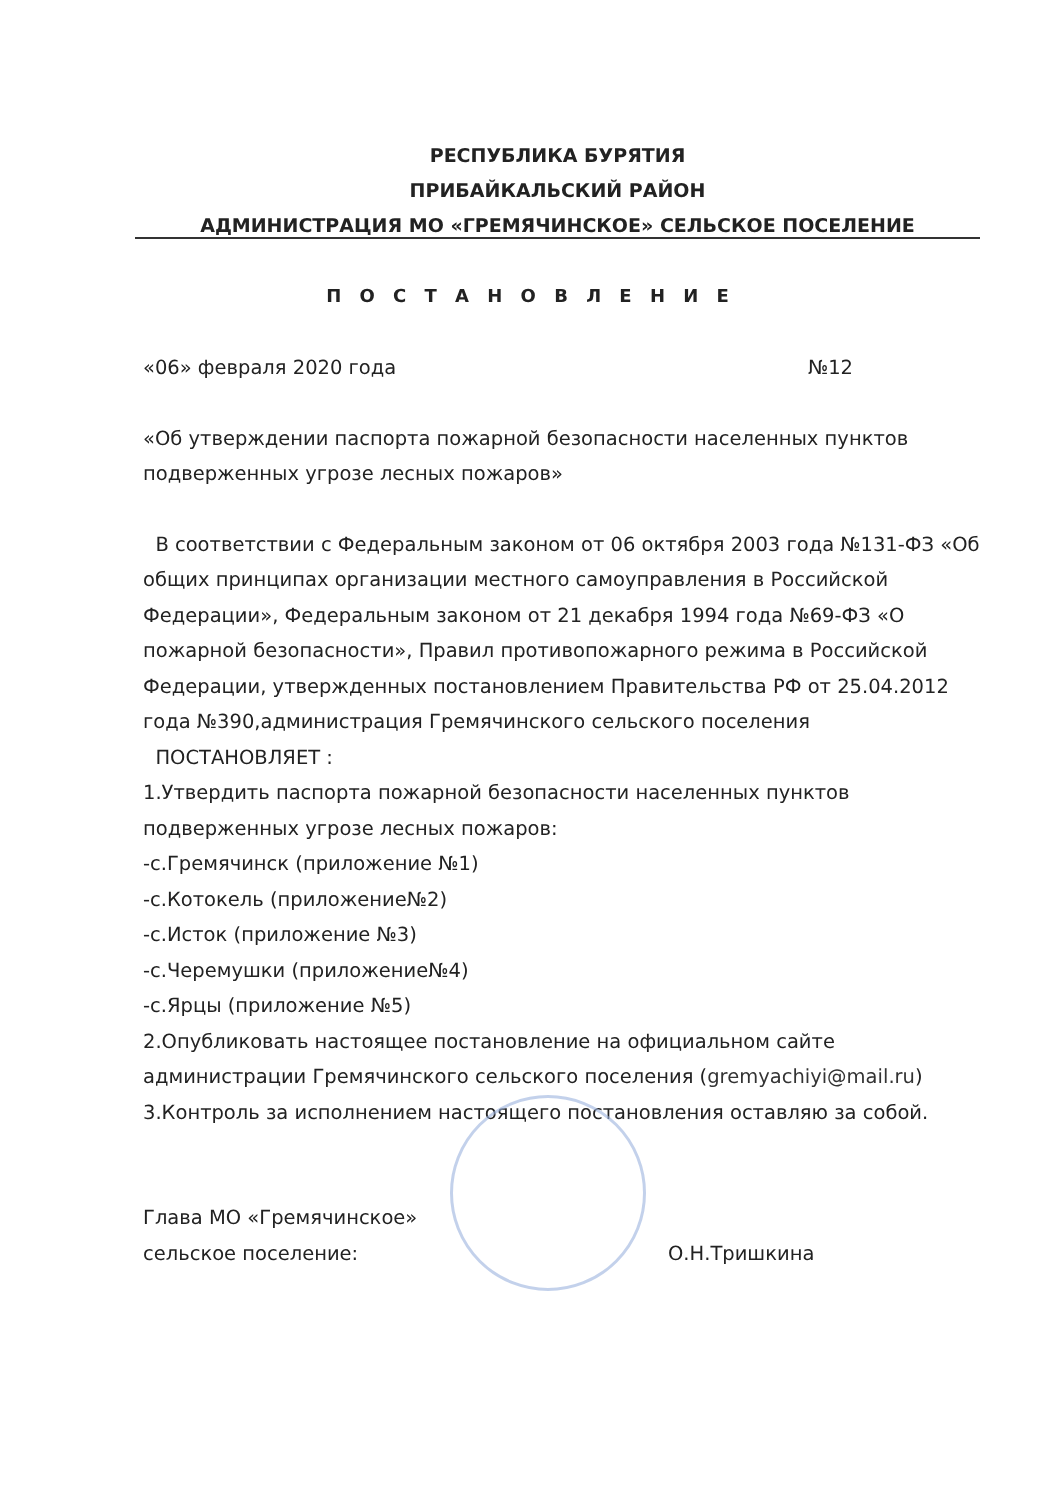РЕСПУБЛИКА БУРЯТИЯ
ПРИБАЙКАЛЬСКИЙ РАЙОН
АДМИНИСТРАЦИЯ МО «ГРЕМЯЧИНСКОЕ» СЕЛЬСКОЕ ПОСЕЛЕНИЕ
П О С Т А Н О В Л Е Н И Е
«06» февраля 2020 года №12
«Об утверждении паспорта пожарной безопасности населенных пунктов подверженных угрозе лесных пожаров»
В соответствии с Федеральным законом от 06 октября 2003 года №131-ФЗ «Об общих принципах организации местного самоуправления в Российской Федерации», Федеральным законом от 21 декабря 1994 года №69-ФЗ «О пожарной безопасности», Правил противопожарного режима в Российской Федерации, утвержденных постановлением Правительства РФ от 25.04.2012 года №390,администрация Гремячинского сельского поселения
ПОСТАНОВЛЯЕТ :
1.Утвердить паспорта пожарной безопасности населенных пунктов подверженных угрозе лесных пожаров:
-с.Гремячинск (приложение №1)
-с.Котокель (приложение№2)
-с.Исток (приложение №3)
-с.Черемушки (приложение№4)
-с.Ярцы (приложение №5)
2.Опубликовать настоящее постановление на официальном сайте администрации Гремячинского сельского поселения (gremyachiyi@mail.ru)
3.Контроль за исполнением настоящего постановления оставляю за собой.
Глава МО «Гремячинское»
сельское поселение:
О.Н.Тришкина